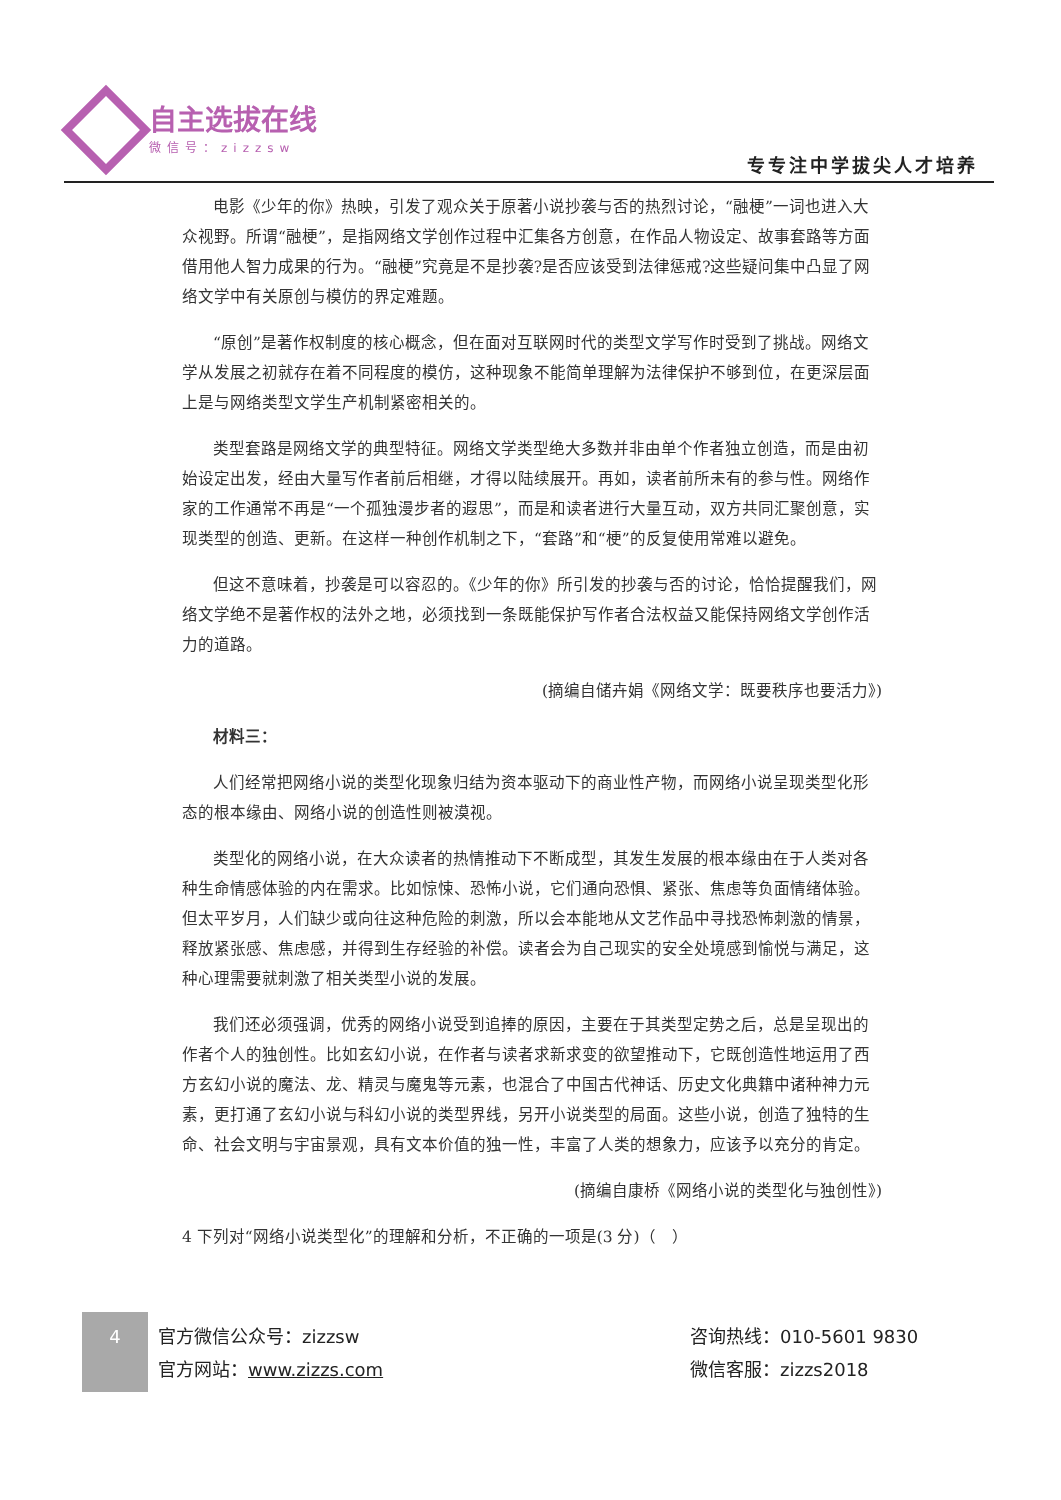自主选拔在线
微信号：zizzsw
专专注中学拔尖人才培养
电影《少年的你》热映，引发了观众关于原著小说抄袭与否的热烈讨论，“融梗”一词也进入大众视野。所谓“融梗”，是指网络文学创作过程中汇集各方创意，在作品人物设定、故事套路等方面借用他人智力成果的行为。“融梗”究竟是不是抄袭?是否应该受到法律惩戒?这些疑问集中凸显了网络文学中有关原创与模仿的界定难题。
“原创”是著作权制度的核心概念，但在面对互联网时代的类型文学写作时受到了挑战。网络文学从发展之初就存在着不同程度的模仿，这种现象不能简单理解为法律保护不够到位，在更深层面上是与网络类型文学生产机制紧密相关的。
类型套路是网络文学的典型特征。网络文学类型绝大多数并非由单个作者独立创造，而是由初始设定出发，经由大量写作者前后相继，才得以陆续展开。再如，读者前所未有的参与性。网络作家的工作通常不再是“一个孤独漫步者的遐思”，而是和读者进行大量互动，双方共同汇聚创意，实现类型的创造、更新。在这样一种创作机制之下，“套路”和“梗”的反复使用常难以避免。
但这不意味着，抄袭是可以容忍的。《少年的你》所引发的抄袭与否的讨论，恰恰提醒我们，网络文学绝不是著作权的法外之地，必须找到一条既能保护写作者合法权益又能保持网络文学创作活力的道路。
(摘编自储卉娟《网络文学：既要秩序也要活力》)
材料三：
人们经常把网络小说的类型化现象归结为资本驱动下的商业性产物，而网络小说呈现类型化形态的根本缘由、网络小说的创造性则被漠视。
类型化的网络小说，在大众读者的热情推动下不断成型，其发生发展的根本缘由在于人类对各种生命情感体验的内在需求。比如惊悚、恐怖小说，它们通向恐惧、紧张、焦虑等负面情绪体验。但太平岁月，人们缺少或向往这种危险的刺激，所以会本能地从文艺作品中寻找恐怖刺激的情景，释放紧张感、焦虑感，并得到生存经验的补偿。读者会为自己现实的安全处境感到愉悦与满足，这种心理需要就刺激了相关类型小说的发展。
我们还必须强调，优秀的网络小说受到追捧的原因，主要在于其类型定势之后，总是呈现出的作者个人的独创性。比如玄幻小说，在作者与读者求新求变的欲望推动下，它既创造性地运用了西方玄幻小说的魔法、龙、精灵与魔鬼等元素，也混合了中国古代神话、历史文化典籍中诸种神力元素，更打通了玄幻小说与科幻小说的类型界线，另开小说类型的局面。这些小说，创造了独特的生命、社会文明与宇宙景观，具有文本价值的独一性，丰富了人类的想象力，应该予以充分的肯定。
(摘编自康桥《网络小说的类型化与独创性》)
4 下列对“网络小说类型化”的理解和分析，不正确的一项是(3 分)（　）
4
官方微信公众号：zizzsw
官方网站：www.zizzs.com
咨询热线：010-5601 9830
微信客服：zizzs2018